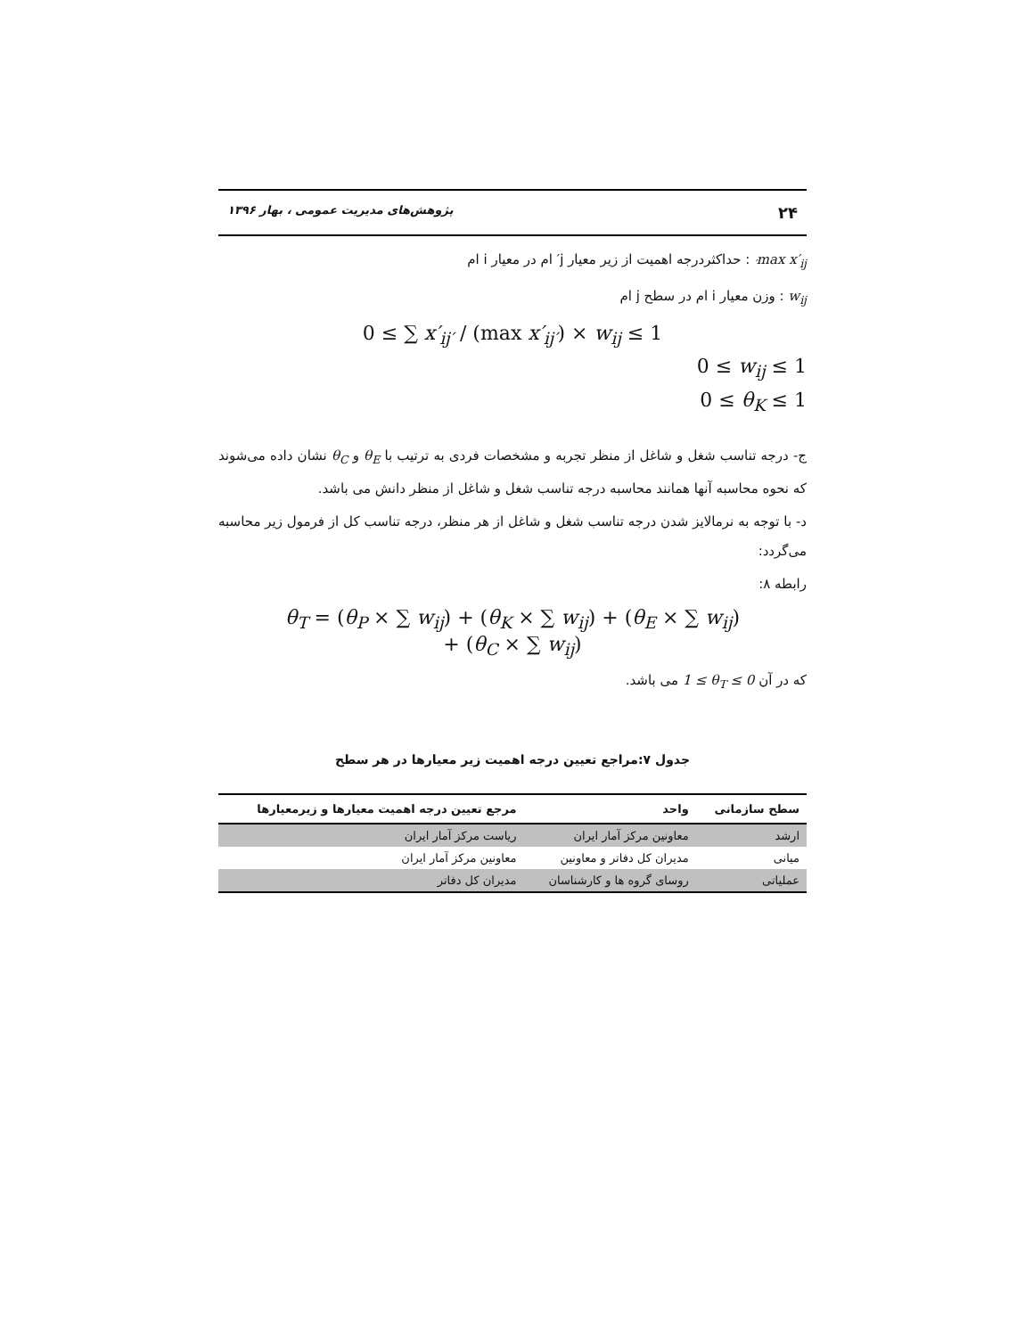۲۴ پژوهش‌های مدیریت عمومی ، بهار ۱۳۹۶
max x′<sub>ij′</sub> : حداکثردرجه اهمیت از زیر معیار j′ ام در معیار i ام
w<sub>ij</sub> : وزن معیار i ام در سطح j ام
0 ≤ ∑ x′<sub>ij′</sub> / (max x′<sub>ij′</sub>) × w<sub>ij</sub> ≤ 1
0 ≤ w<sub>ij</sub> ≤ 1
0 ≤ θ<sub>K</sub> ≤ 1
ج- درجه تناسب شغل و شاغل از منظر تجربه و مشخصات فردی به ترتیب با θ<sub>E</sub> و θ<sub>C</sub> نشان داده می‌شوند که نحوه محاسبه آنها همانند محاسبه درجه تناسب شغل و شاغل از منظر دانش می باشد.
د- با توجه به نرمالایز شدن درجه تناسب شغل و شاغل از هر منظر، درجه تناسب کل از فرمول زیر محاسبه می‌گردد:
رابطه ۸:
θ<sub>T</sub> = (θ<sub>P</sub> × ∑ w<sub>ij</sub>) + (θ<sub>K</sub> × ∑ w<sub>ij</sub>) + (θ<sub>E</sub> × ∑ w<sub>ij</sub>)
+ (θ<sub>C</sub> × ∑ w<sub>ij</sub>)
که در آن 1 ≤ θ<sub>T</sub> ≤ 0 می باشد.
جدول ۷:مراجع تعیین درجه اهمیت زیر معیارها در هر سطح
| سطح سازمانی | واحد | مرجع تعیین درجه اهمیت معیارها و زیرمعیارها |
| --- | --- | --- |
| ارشد | معاونین مرکز آمار ایران | ریاست مرکز آمار ایران |
| میانی | مدیران کل دفاتر و معاونین | معاونین مرکز آمار ایران |
| عملیاتی | روسای گروه ها و کارشناسان | مدیران کل دفاتر |